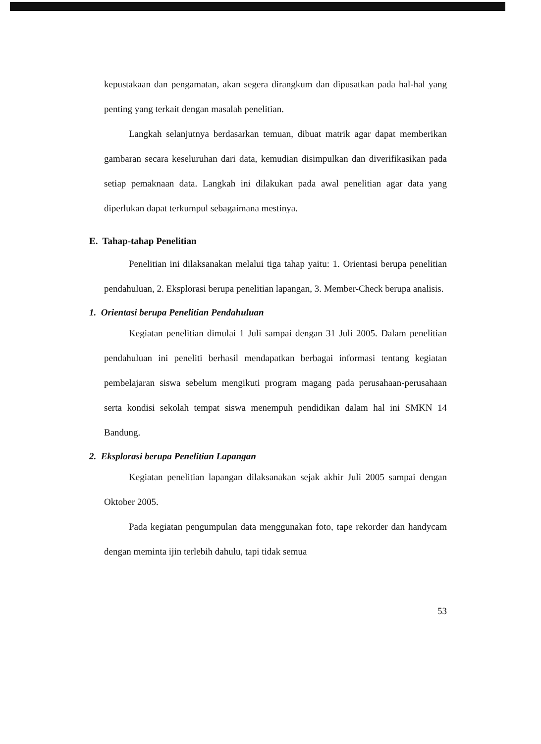kepustakaan dan pengamatan, akan segera dirangkum dan dipusatkan pada hal-hal yang penting yang terkait dengan masalah penelitian.
Langkah selanjutnya berdasarkan temuan, dibuat matrik agar dapat memberikan gambaran secara keseluruhan dari data, kemudian disimpulkan dan diverifikasikan pada setiap pemaknaan data. Langkah ini dilakukan pada awal penelitian agar data yang diperlukan dapat terkumpul sebagaimana mestinya.
E. Tahap-tahap Penelitian
Penelitian ini dilaksanakan melalui tiga tahap yaitu: 1. Orientasi berupa penelitian pendahuluan, 2. Eksplorasi berupa penelitian lapangan, 3. Member-Check berupa analisis.
1. Orientasi berupa Penelitian Pendahuluan
Kegiatan penelitian dimulai 1 Juli sampai dengan 31 Juli 2005. Dalam penelitian pendahuluan ini peneliti berhasil mendapatkan berbagai informasi tentang kegiatan pembelajaran siswa sebelum mengikuti program magang pada perusahaan-perusahaan serta kondisi sekolah tempat siswa menempuh pendidikan dalam hal ini SMKN 14 Bandung.
2. Eksplorasi berupa Penelitian Lapangan
Kegiatan penelitian lapangan dilaksanakan sejak akhir Juli 2005 sampai dengan Oktober 2005.
Pada kegiatan pengumpulan data menggunakan foto, tape rekorder dan handycam dengan meminta ijin terlebih dahulu, tapi tidak semua
53